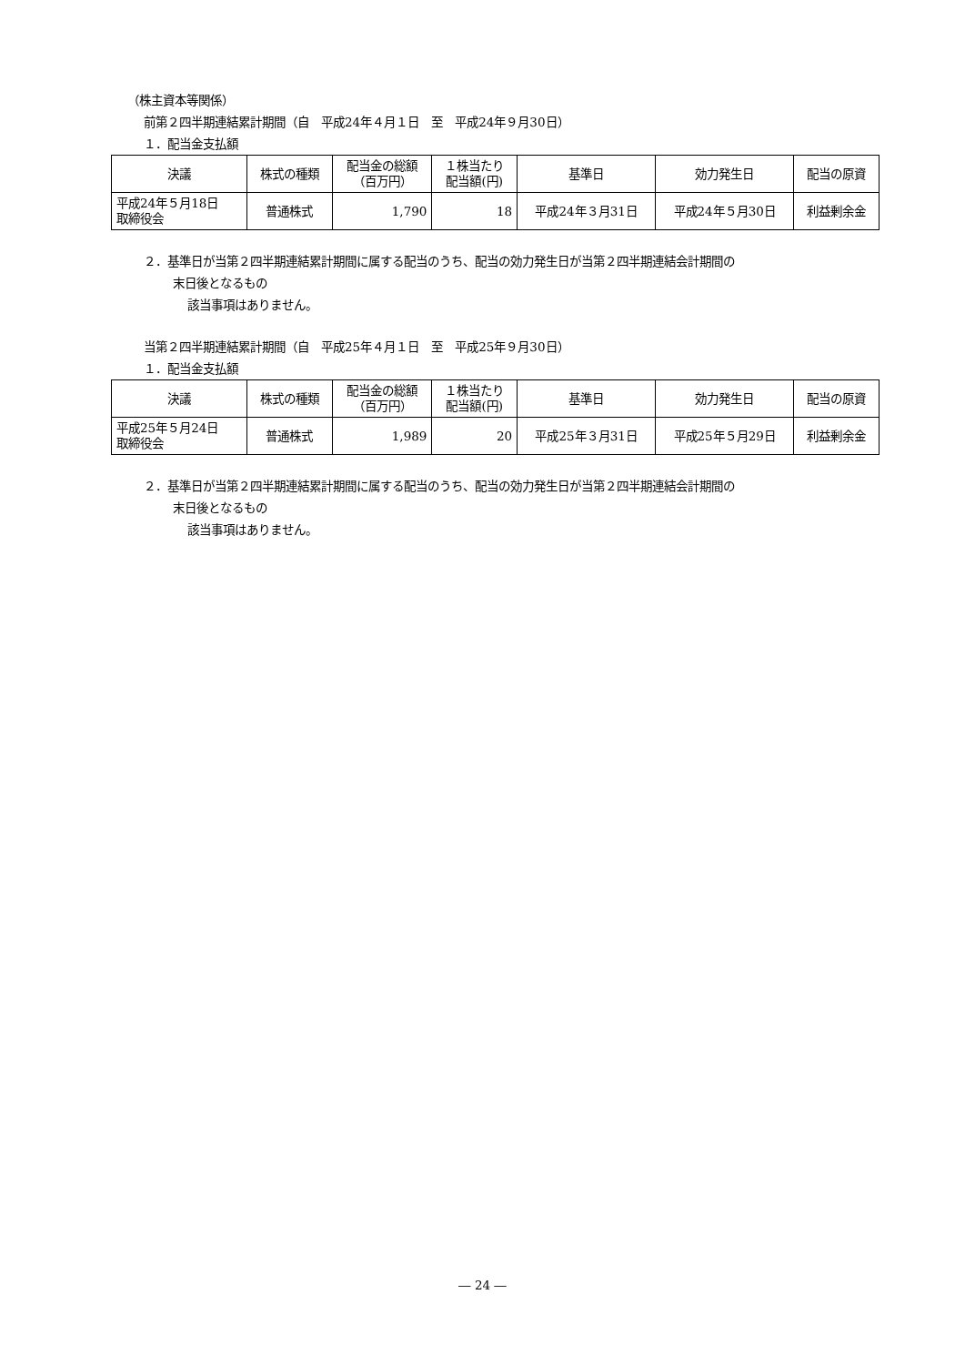（株主資本等関係）
前第２四半期連結累計期間（自　平成24年４月１日　至　平成24年９月30日）
１．配当金支払額
| 決議 | 株式の種類 | 配当金の総額 （百万円） | １株当たり 配当額(円) | 基準日 | 効力発生日 | 配当の原資 |
| --- | --- | --- | --- | --- | --- | --- |
| 平成24年５月18日 取締役会 | 普通株式 | 1,790 | 18 | 平成24年３月31日 | 平成24年５月30日 | 利益剰余金 |
２．基準日が当第２四半期連結累計期間に属する配当のうち、配当の効力発生日が当第２四半期連結会計期間の
末日後となるもの
該当事項はありません。
当第２四半期連結累計期間（自　平成25年４月１日　至　平成25年９月30日）
１．配当金支払額
| 決議 | 株式の種類 | 配当金の総額 （百万円） | １株当たり 配当額(円) | 基準日 | 効力発生日 | 配当の原資 |
| --- | --- | --- | --- | --- | --- | --- |
| 平成25年５月24日 取締役会 | 普通株式 | 1,989 | 20 | 平成25年３月31日 | 平成25年５月29日 | 利益剰余金 |
２．基準日が当第２四半期連結累計期間に属する配当のうち、配当の効力発生日が当第２四半期連結会計期間の
末日後となるもの
該当事項はありません。
― 24 ―